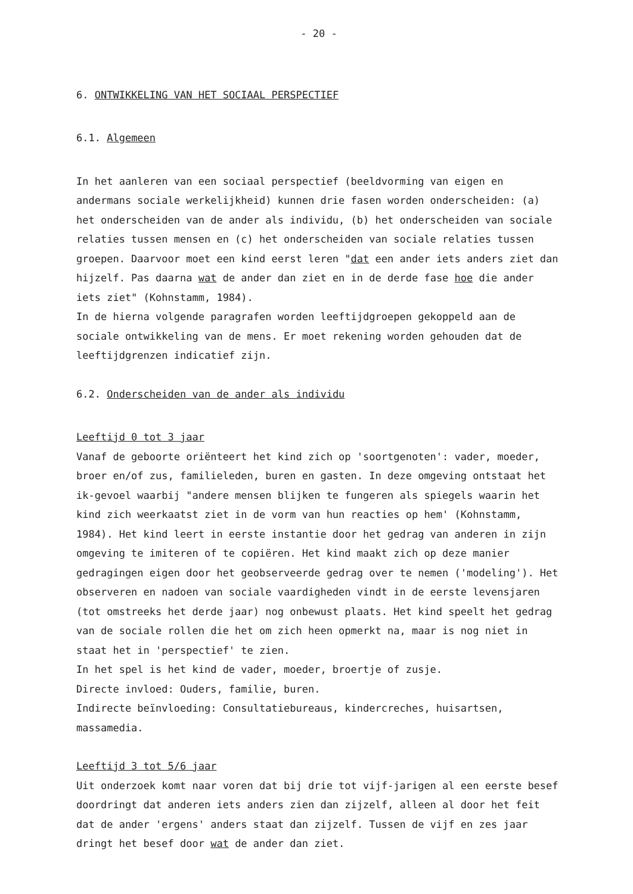- 20 -
6. ONTWIKKELING VAN HET SOCIAAL PERSPECTIEF
6.1. Algemeen
In het aanleren van een sociaal perspectief (beeldvorming van eigen en andermans sociale werkelijkheid) kunnen drie fasen worden onderscheiden: (a) het onderscheiden van de ander als individu, (b) het onderscheiden van sociale relaties tussen mensen en (c) het onderscheiden van sociale relaties tussen groepen. Daarvoor moet een kind eerst leren "dat een ander iets anders ziet dan hijzelf. Pas daarna wat de ander dan ziet en in de derde fase hoe die ander iets ziet" (Kohnstamm, 1984).
In de hierna volgende paragrafen worden leeftijdgroepen gekoppeld aan de sociale ontwikkeling van de mens. Er moet rekening worden gehouden dat de leeftijdgrenzen indicatief zijn.
6.2. Onderscheiden van de ander als individu
Leeftijd 0 tot 3 jaar
Vanaf de geboorte oriënteert het kind zich op 'soortgenoten': vader, moeder, broer en/of zus, familieleden, buren en gasten. In deze omgeving ontstaat het ik-gevoel waarbij "andere mensen blijken te fungeren als spiegels waarin het kind zich weerkaatst ziet in de vorm van hun reacties op hem' (Kohnstamm, 1984). Het kind leert in eerste instantie door het gedrag van anderen in zijn omgeving te imiteren of te copiëren. Het kind maakt zich op deze manier gedragingen eigen door het geobserveerde gedrag over te nemen ('modeling'). Het observeren en nadoen van sociale vaardigheden vindt in de eerste levensjaren (tot omstreeks het derde jaar) nog onbewust plaats. Het kind speelt het gedrag van de sociale rollen die het om zich heen opmerkt na, maar is nog niet in staat het in 'perspectief' te zien.
In het spel is het kind de vader, moeder, broertje of zusje.
Directe invloed: Ouders, familie, buren.
Indirecte beïnvloeding: Consultatiebureaus, kindercreches, huisartsen, massamedia.
Leeftijd 3 tot 5/6 jaar
Uit onderzoek komt naar voren dat bij drie tot vijf-jarigen al een eerste besef doordringt dat anderen iets anders zien dan zijzelf, alleen al door het feit dat de ander 'ergens' anders staat dan zijzelf. Tussen de vijf en zes jaar dringt het besef door wat de ander dan ziet.